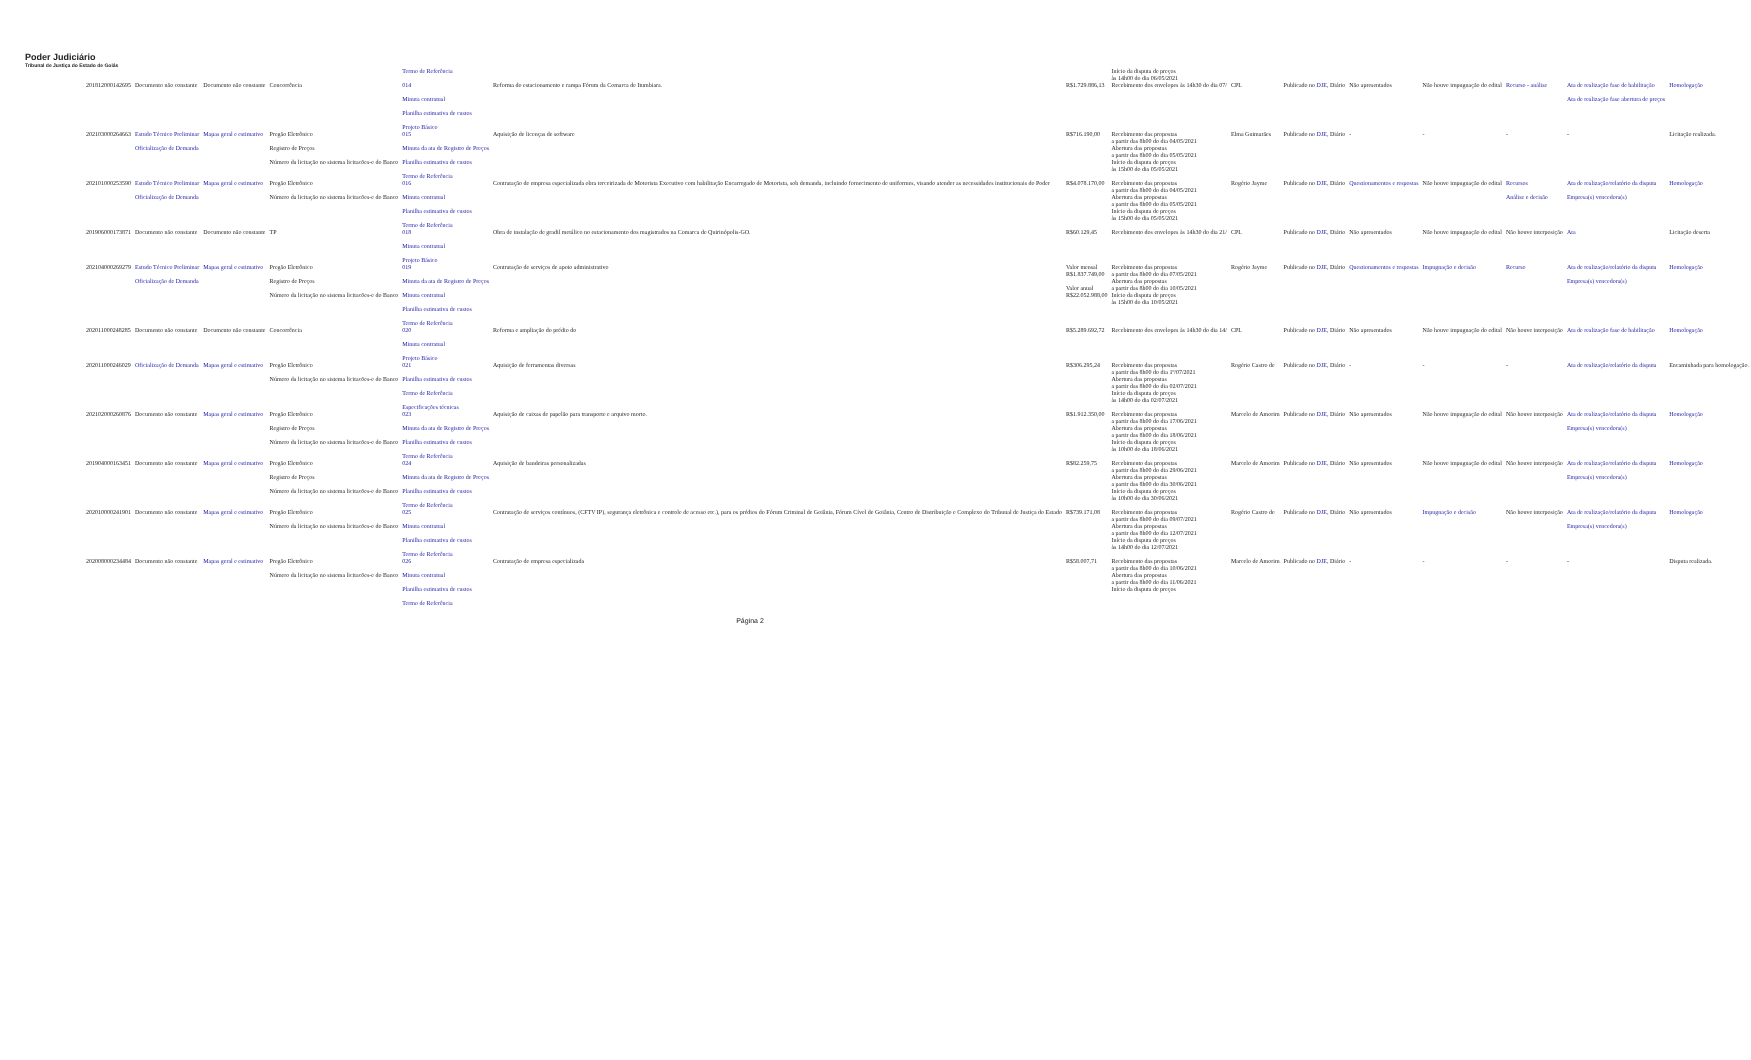Poder Judiciário
Tribunal de Justiça do Estado de Goiás
| | | | | Termo de Referência | | | Início da disputa de preços às 14h00 do dia 06/05/2021 | | | | | | | |
| 201812000142695 | Documento não constante | Documento não constante | Concorrência | 014 Minuta contratual Planilha estimativa de custos Projeto Básico | Reforma do estacionamento e rampa Fórum da Comarca de Itumbiara. | R$1.729.886,13 | Recebimento dos envelopes às 14h30 do dia 07/ | CPL | Publicado no DJE , Diário | Não apresentados | Não houve impugnação do edital | Recurso - análise | Ata de realização fase de habilitação Ata de realização fase abertura de preços | Homologação |
| 202103000264663 | Estudo Técnico Preliminar Oficialização de Demanda | Mapas geral e estimativo | Pregão Eletrônico Registro de Preços Número da licitação no sistema licitacões-e do Banco | 015 Minuta da ata de Registro de Preços Planilha estimativa de custos Termo de Referência | Aquisição de licenças de software | R$716.190,00 | Recebimento das propostas a partir das 8h00 do dia 04/05/2021 Abertura das propostas a partir das 8h00 do dia 05/05/2021 Início da disputa de preços às 15h00 do dia 05/05/2021 | Elma Guimarães | Publicado no DJE , Diário | - | - | - | - | Licitação realizada. |
| 202101000253590 | Estudo Técnico Preliminar Oficialização de Demanda | Mapas geral e estimativo | Pregão Eletrônico Número da licitação no sistema licitacões-e do Banco | 016 Minuta contratual Planilha estimativa de custos Termo de Referência | Contratação de empresa especializada obra terceirizada de Motorista Executivo com habilitação Encarregado de Motorista, sob demanda, incluindo fornecimento de uniformes, visando atender as necessidades institucionais do Poder | R$4.078.170,00 | Recebimento das propostas a partir das 8h00 do dia 04/05/2021 Abertura das propostas a partir das 8h00 do dia 05/05/2021 Início da disputa de preços às 15h00 do dia 05/05/2021 | Rogério Jayme | Publicado no DJE , Diário | Questionamentos e respostas | Não houve impugnação do edital | Recursos Análise e decisão | Ata de realização/relatório da disputa Empresa(s) vencedora(s) | Homologação |
| 201906000173871 | Documento não constante | Documento não constante | TP | 018 Minuta contratual Projeto Básico | Obra de instalação de gradil metálico no estacionamento dos magistrados na Comarca de Quirinópolis-GO. | R$60.129,45 | Recebimento dos envelopes às 14h30 do dia 21/ | CPL | Publicado no DJE , Diário | Não apresentados | Não houve impugnação do edital | Não houve interposição | Ata | Licitação deserta |
| 202104000269279 | Estudo Técnico Preliminar Oficialização de Demanda | Mapas geral e estimativo | Pregão Eletrônico Registro de Preços Número da licitação no sistema licitacões-e do Banco | 019 Minuta da ata de Registro de Preços Minuta contratual Planilha estimativa de custos Termo de Referência | Contratação de serviços de apoio administrativo | Valor mensal R$1.837.749,00 Valor anual R$22.052.988,00 | Recebimento das propostas a partir das 8h00 do dia 07/05/2021 Abertura das propostas a partir das 8h00 do dia 10/05/2021 Início da disputa de preços às 15h00 do dia 10/05/2021 | Rogério Jayme | Publicado no DJE , Diário | Questionamentos e respostas | Impugnação e decisão | Recurso | Ata de realização/relatório da disputa Empresa(s) vencedora(s) | Homologação |
| 202011000248285 | Documento não constante | Documento não constante | Concorrência | 020 Minuta contratual Projeto Básico | Reforma e ampliação do prédio do | R$5.289.692,72 | Recebimento dos envelopes às 14h30 do dia 14/ | CPL | Publicado no DJE , Diário | Não apresentados | Não houve impugnação do edital | Não houve interposição | Ata de realização fase de habilitação | Homologação |
| 202011000246029 | Oficialização de Demanda | Mapas geral e estimativo | Pregão Eletrônico Número da licitação no sistema licitacões-e do Banco | 021 Planilha estimativa de custos Termo de Referência Especificações técnicas | Aquisição de ferramentas diversas | R$306.295,24 | Recebimento das propostas a partir das 8h00 do dia 1º/07/2021 Abertura das propostas a partir das 8h00 do dia 02/07/2021 Início da disputa de preços às 14h00 do dia 02/07/2021 | Rogério Castro de | Publicado no DJE , Diário | - | - | - | Ata de realização/relatório da disputa | Encaminhada para homologação. |
| 202102000260876 | Documento não constante | Mapas geral e estimativo | Pregão Eletrônico Registro de Preços Número da licitação no sistema licitacões-e do Banco | 023 Minuta da ata de Registro de Preços Planilha estimativa de custos Termo de Referência | Aquisição de caixas de papelão para transporte e arquivo morto. | R$1.912.350,00 | Recebimento das propostas a partir das 8h00 do dia 17/06/2021 Abertura das propostas a partir das 8h00 do dia 18/06/2021 Início da disputa de preços às 10h00 do dia 18/06/2021 | Marcelo de Amorim | Publicado no DJE , Diário | Não apresentados | Não houve impugnação do edital | Não houve interposição | Ata de realização/relatório da disputa Empresa(s) vencedora(s) | Homologação |
| 201904000163451 | Documento não constante | Mapas geral e estimativo | Pregão Eletrônico Registro de Preços Número da licitação no sistema licitacões-e do Banco | 024 Minuta da ata de Registro de Preços Planilha estimativa de custos Termo de Referência | Aquisição de bandeiras personalizadas | R$82.259,75 | Recebimento das propostas a partir das 8h00 do dia 29/06/2021 Abertura das propostas a partir das 8h00 do dia 30/06/2021 Início da disputa de preços às 10h00 do dia 30/06/2021 | Marcelo de Amorim | Publicado no DJE , Diário | Não apresentados | Não houve impugnação do edital | Não houve interposição | Ata de realização/relatório da disputa Empresa(s) vencedora(s) | Homologação |
| 202010000241901 | Documento não constante | Mapas geral e estimativo | Pregão Eletrônico Número da licitação no sistema licitacões-e do Banco | 025 Minuta contratual Planilha estimativa de custos Termo de Referência | Contratação de serviços contínuos, (CFTV IP), segurança eletrônica e controle de acesso etc.), para os prédios do Fórum Criminal de Goiânia, Fórum Cível de Goiânia, Centro de Distribuição e Complexo do Tribunal de Justiça do Estado | R$739.171,08 | Recebimento das propostas a partir das 8h00 do dia 09/07/2021 Abertura das propostas a partir das 8h00 do dia 12/07/2021 Início da disputa de preços às 14h00 do dia 12/07/2021 | Rogério Castro de | Publicado no DJE , Diário | Não apresentados | Impugnação e decisão | Não houve interposição | Ata de realização/relatório da disputa Empresa(s) vencedora(s) | Homologação |
| 202008000234484 | Documento não constante | Mapas geral e estimativo | Pregão Eletrônico Número da licitação no sistema licitacões-e do Banco | 026 Minuta contratual Planilha estimativa de custos Termo de Referência | Contratação de empresa especializada | R$58.007,71 | Recebimento das propostas a partir das 8h00 do dia 10/06/2021 Abertura das propostas a partir das 8h00 do dia 11/06/2021 Início da disputa de preços | Marcelo de Amorim | Publicado no DJE , Diário | - | - | - | - | Disputa realizada. |
Página 2